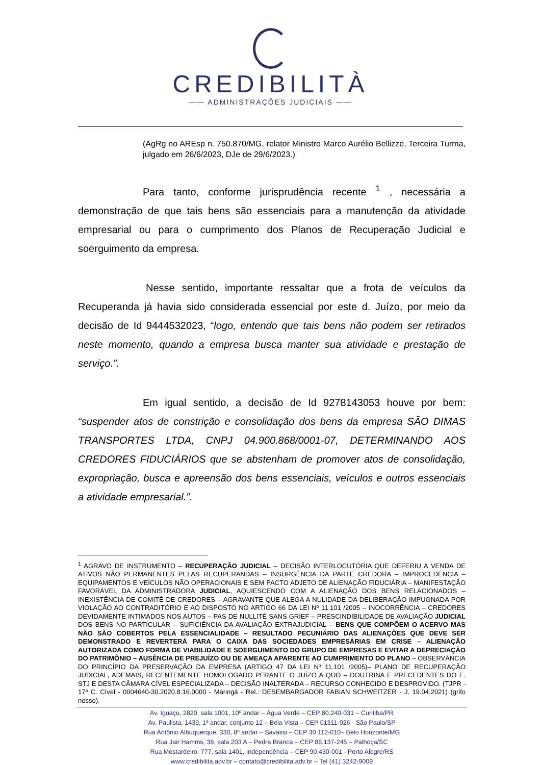CREDIBILITÀ
—— ADMINISTRAÇÕES JUDICIAIS ——
(AgRg no AREsp n. 750.870/MG, relator Ministro Marco Aurélio Bellizze, Terceira Turma, julgado em 26/6/2023, DJe de 29/6/2023.)
Para tanto, conforme jurisprudência recente <sup>1</sup> , necessária a demonstração de que tais bens são essenciais para a manutenção da atividade empresarial ou para o cumprimento dos Planos de Recuperação Judicial e soerguimento da empresa.
Nesse sentido, importante ressaltar que a frota de veículos da Recuperanda já havia sido considerada essencial por este d. Juízo, por meio da decisão de Id 9444532023, “logo, entendo que tais bens não podem ser retirados neste momento, quando a empresa busca manter sua atividade e prestação de serviço.”.
Em igual sentido, a decisão de Id 9278143053 houve por bem: “suspender atos de constrição e consolidação dos bens da empresa SÃO DIMAS TRANSPORTES LTDA, CNPJ 04.900.868/0001-07, DETERMINANDO AOS CREDORES FIDUCIÁRIOS que se abstenham de promover atos de consolidação, expropriação, busca e apreensão dos bens essenciais, veículos e outros essenciais a atividade empresarial.”.
<sup>1</sup> AGRAVO DE INSTRUMENTO – RECUPERAÇÃO JUDICIAL – DECISÃO INTERLOCUTÓRIA QUE DEFERIU A VENDA DE ATIVOS NÃO PERMANENTES PELAS RECUPERANDAS – INSURGÊNCIA DA PARTE CREDORA – IMPROCEDÊNCIA – EQUIPAMENTOS E VEÍCULOS NÃO OPERACIONAIS E SEM PACTO ADJETO DE ALIENAÇÃO FIDUCIÁRIA – MANIFESTAÇÃO FAVORÁVEL DA ADMINISTRADORA JUDICIAL, AQUIESCENDO COM A ALIENAÇÃO DOS BENS RELACIONADOS – INEXISTÊNCIA DE COMITÊ DE CREDORES – AGRAVANTE QUE ALEGA A NULIDADE DA DELIBERAÇÃO IMPUGNADA POR VIOLAÇÃO AO CONTRADITÓRIO E AO DISPOSTO NO ARTIGO 66 DA LEI Nº 11.101 /2005 – INOCORRÊNCIA – CREDORES DEVIDAMENTE INTIMADOS NOS AUTOS – PAS DE NULLITÉ SANS GRIEF – PRESCINDIBILIDADE DE AVALIAÇÃO JUDICIAL DOS BENS NO PARTICULAR – SUFICIÊNCIA DA AVALIAÇÃO EXTRAJUDICIAL – BENS QUE COMPÕEM O ACERVO MAS NÃO SÃO COBERTOS PELA ESSENCIALIDADE – RESULTADO PECUNIÁRIO DAS ALIENAÇÕES QUE DEVE SER DEMONSTRADO E REVERTERÁ PARA O CAIXA DAS SOCIEDADES EMPRESÁRIAS EM CRISE – ALIENAÇÃO AUTORIZADA COMO FORMA DE VIABILIDADE E SOERGUIMENTO DO GRUPO DE EMPRESAS E EVITAR A DEPRECIAÇÃO DO PATRIMÔNIO – AUSÊNCIA DE PREJUÍZO OU DE AMEAÇA APARENTE AO CUMPRIMENTO DO PLANO – OBSERVÂNCIA DO PRINCÍPIO DA PRESERVAÇÃO DA EMPRESA (ARTIGO 47 DA LEI Nº 11.101 /2005)– PLANO DE RECUPERAÇÃO JUDICIAL, ADEMAIS, RECENTEMENTE HOMOLOGADO PERANTE O JUÍZO A QUO – DOUTRINA E PRECEDENTES DO E. STJ E DESTA CÂMARA CÍVEL ESPECIALIZADA – DECISÃO INALTERADA – RECURSO CONHECIDO E DESPROVIDO. (TJPR - 17ª C. Cível - 0004640-30.2020.8.16.0000 - Maringá - Rel.: DESEMBARGADOR FABIAN SCHWEITZER - J. 19.04.2021) (grifo nosso).
Av. Iguaçu, 2820, sala 1001, 10º andar – Água Verde – CEP 80.240-031 – Curitiba/PR
Av. Paulista, 1439, 1º andar, conjunto 12 – Bela Vista – CEP 01311-926 - São Paulo/SP
Rua Antônio Albuquerque, 330, 8º andar – Savassi – CEP 30.112-010– Belo Horizonte/MG
Rua Jair Hamms, 38, sala 203 A – Pedra Branca – CEP 88.137-245 – Palhoça/SC
Rua Mostardeiro, 777, sala 1401, Independência – CEP 90.430-001 - Porto Alegre/RS
www.credibilita.adv.br – contato@credibilita.adv.br – Tel (41) 3242-9009